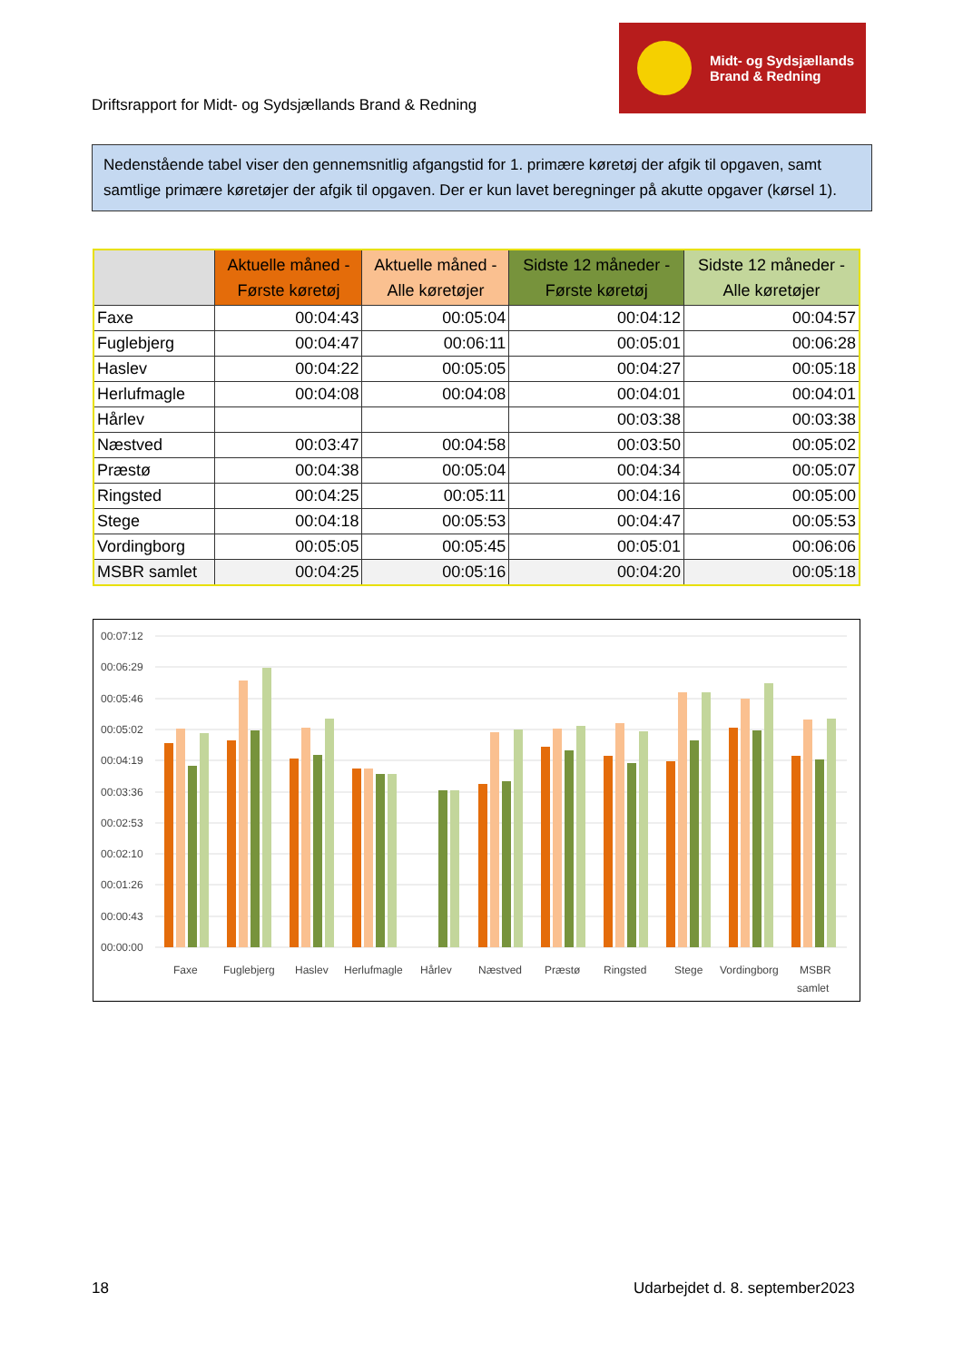Driftsrapport for Midt- og Sydsjællands Brand & Redning
Midt- og Sydsjællands
Brand & Redning
Nedenstående tabel viser den gennemsnitlig afgangstid for 1. primære køretøj der afgik til opgaven, samt samtlige primære køretøjer der afgik til opgaven. Der er kun lavet beregninger på akutte opgaver (kørsel 1).
| | Aktuelle måned - Første køretøj | Aktuelle måned - Alle køretøjer | Sidste 12 måneder - Første køretøj | Sidste 12 måneder - Alle køretøjer |
| --- | --- | --- | --- | --- |
| Faxe | 00:04:43 | 00:05:04 | 00:04:12 | 00:04:57 |
| Fuglebjerg | 00:04:47 | 00:06:11 | 00:05:01 | 00:06:28 |
| Haslev | 00:04:22 | 00:05:05 | 00:04:27 | 00:05:18 |
| Herlufmagle | 00:04:08 | 00:04:08 | 00:04:01 | 00:04:01 |
| Hårlev | | | 00:03:38 | 00:03:38 |
| Næstved | 00:03:47 | 00:04:58 | 00:03:50 | 00:05:02 |
| Præstø | 00:04:38 | 00:05:04 | 00:04:34 | 00:05:07 |
| Ringsted | 00:04:25 | 00:05:11 | 00:04:16 | 00:05:00 |
| Stege | 00:04:18 | 00:05:53 | 00:04:47 | 00:05:53 |
| Vordingborg | 00:05:05 | 00:05:45 | 00:05:01 | 00:06:06 |
| MSBR samlet | 00:04:25 | 00:05:16 | 00:04:20 | 00:05:18 |
00:07:12
00:06:29
00:05:46
00:05:02
00:04:19
00:03:36
00:02:53
00:02:10
00:01:26
00:00:43
00:00:00
Faxe
Fuglebjerg
Haslev
Herlufmagle
Hårlev
Næstved
Præstø
Ringsted
Stege
Vordingborg
MSBR
samlet
18 Udarbejdet d. 8. september2023